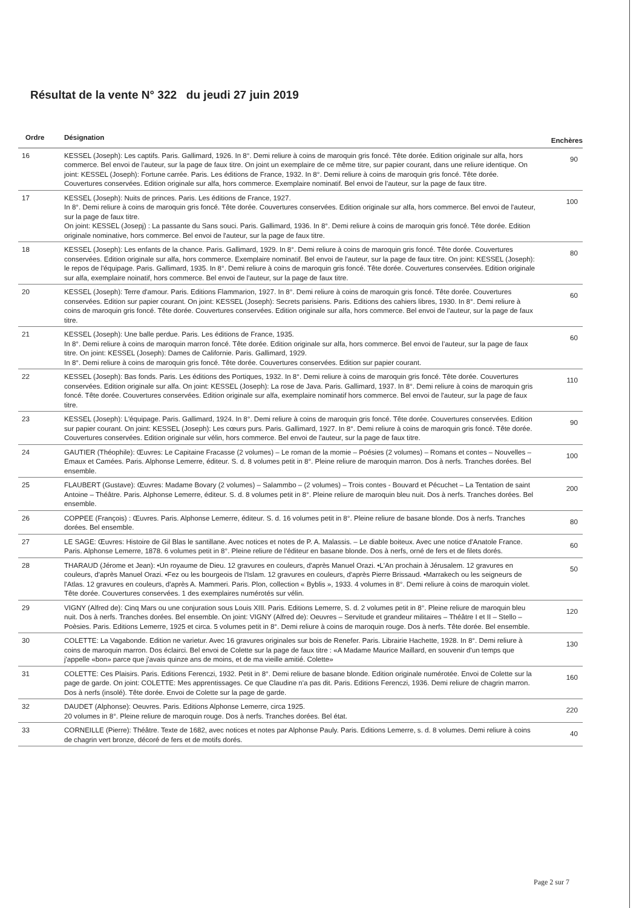Résultat de la vente N° 322 du jeudi 27 juin 2019
| Ordre | Désignation | Enchères |
| --- | --- | --- |
| 16 | KESSEL (Joseph): Les captifs. Paris. Gallimard, 1926. In 8°. Demi reliure à coins de maroquin gris foncé. Tête dorée. Edition originale sur alfa, hors commerce. Bel envoi de l'auteur, sur la page de faux titre. On joint un exemplaire de ce même titre, sur papier courant, dans une reliure identique. On joint: KESSEL (Joseph): Fortune carrée. Paris. Les éditions de France, 1932. In 8°. Demi reliure à coins de maroquin gris foncé. Tête dorée. Couvertures conservées. Edition originale sur alfa, hors commerce. Exemplaire nominatif. Bel envoi de l'auteur, sur la page de faux titre. | 90 |
| 17 | KESSEL (Joseph): Nuits de princes. Paris. Les éditions de France, 1927. In 8°. Demi reliure à coins de maroquin gris foncé. Tête dorée. Couvertures conservées. Edition originale sur alfa, hors commerce. Bel envoi de l'auteur, sur la page de faux titre. On joint: KESSEL (Josepj) : La passante du Sans souci. Paris. Gallimard, 1936. In 8°. Demi reliure à coins de maroquin gris foncé. Tête dorée. Edition originale nominative, hors commerce. Bel envoi de l'auteur, sur la page de faux titre. | 100 |
| 18 | KESSEL (Joseph): Les enfants de la chance. Paris. Gallimard, 1929. In 8°. Demi reliure à coins de maroquin gris foncé. Tête dorée. Couvertures conservées. Edition originale sur alfa, hors commerce. Exemplaire nominatif. Bel envoi de l'auteur, sur la page de faux titre. On joint: KESSEL (Joseph): le repos de l'équipage. Paris. Gallimard, 1935. In 8°. Demi reliure à coins de maroquin gris foncé. Tête dorée. Couvertures conservées. Edition originale sur alfa, exemplaire noinatif, hors commerce. Bel envoi de l'auteur, sur la page de faux titre. | 80 |
| 20 | KESSEL (Joseph): Terre d'amour. Paris. Editions Flammarion, 1927. In 8°. Demi reliure à coins de maroquin gris foncé. Tête dorée. Couvertures conservées. Edition sur papier courant. On joint: KESSEL (Joseph): Secrets parisiens. Paris. Editions des cahiers libres, 1930. In 8°. Demi reliure à coins de maroquin gris foncé. Tête dorée. Couvertures conservées. Edition originale sur alfa, hors commerce. Bel envoi de l'auteur, sur la page de faux titre. | 60 |
| 21 | KESSEL (Joseph): Une balle perdue. Paris. Les éditions de France, 1935. In 8°. Demi reliure à coins de maroquin marron foncé. Tête dorée. Edition originale sur alfa, hors commerce. Bel envoi de l'auteur, sur la page de faux titre. On joint: KESSEL (Joseph): Dames de Californie. Paris. Gallimard, 1929. In 8°. Demi reliure à coins de maroquin gris foncé. Tête dorée. Couvertures conservées. Edition sur papier courant. | 60 |
| 22 | KESSEL (Joseph): Bas fonds. Paris. Les éditions des Portiques, 1932. In 8°. Demi reliure à coins de maroquin gris foncé. Tête dorée. Couvertures conservées. Edition originale sur alfa. On joint: KESSEL (Joseph): La rose de Java. Paris. Gallimard, 1937. In 8°. Demi reliure à coins de maroquin gris foncé. Tête dorée. Couvertures conservées. Edition originale sur alfa, exemplaire nominatif hors commerce. Bel envoi de l'auteur, sur la page de faux titre. | 110 |
| 23 | KESSEL (Joseph): L'équipage. Paris. Gallimard, 1924. In 8°. Demi reliure à coins de maroquin gris foncé. Tête dorée. Couvertures conservées. Edition sur papier courant. On joint: KESSEL (Joseph): Les cœurs purs. Paris. Gallimard, 1927. In 8°. Demi reliure à coins de maroquin gris foncé. Tête dorée. Couvertures conservées. Edition originale sur vélin, hors commerce. Bel envoi de l'auteur, sur la page de faux titre. | 90 |
| 24 | GAUTIER (Théophile): Œuvres: Le Capitaine Fracasse (2 volumes) – Le roman de la momie – Poésies (2 volumes) – Romans et contes – Nouvelles – Emaux et Camées. Paris. Alphonse Lemerre, éditeur. S. d. 8 volumes petit in 8°. Pleine reliure de maroquin marron. Dos à nerfs. Tranches dorées. Bel ensemble. | 100 |
| 25 | FLAUBERT (Gustave): Œuvres: Madame Bovary (2 volumes) – Salammbo – (2 volumes) – Trois contes - Bouvard et Pécuchet – La Tentation de saint Antoine – Théâtre. Paris. Alphonse Lemerre, éditeur. S. d. 8 volumes petit in 8°. Pleine reliure de maroquin bleu nuit. Dos à nerfs. Tranches dorées. Bel ensemble. | 200 |
| 26 | COPPEE (François) : Œuvres. Paris. Alphonse Lemerre, éditeur. S. d. 16 volumes petit in 8°. Pleine reliure de basane blonde. Dos à nerfs. Tranches dorées. Bel ensemble. | 80 |
| 27 | LE SAGE: Œuvres: Histoire de Gil Blas le santillane. Avec notices et notes de P. A. Malassis. – Le diable boiteux. Avec une notice d'Anatole France. Paris. Alphonse Lemerre, 1878. 6 volumes petit in 8°. Pleine reliure de l'éditeur en basane blonde. Dos à nerfs, orné de fers et de filets dorés. | 60 |
| 28 | THARAUD (Jérome et Jean): •Un royaume de Dieu. 12 gravures en couleurs, d'après Manuel Orazi. •L'An prochain à Jérusalem. 12 gravures en couleurs, d'après Manuel Orazi. •Fez ou les bourgeois de l'Islam. 12 gravures en couleurs, d'après Pierre Brissaud. •Marrakech ou les seigneurs de l'Atlas. 12 gravures en couleurs, d'après A. Mammeri. Paris. Plon, collection « Byblis », 1933. 4 volumes in 8°. Demi reliure à coins de maroquin violet. Tête dorée. Couvertures conservées. 1 des exemplaires numérotés sur vélin. | 50 |
| 29 | VIGNY (Alfred de): Cinq Mars ou une conjuration sous Louis XIII. Paris. Editions Lemerre, S. d. 2 volumes petit in 8°. Pleine reliure de maroquin bleu nuit. Dos à nerfs. Tranches dorées. Bel ensemble. On joint: VIGNY (Alfred de): Oeuvres – Servitude et grandeur militaires – Théâtre I et II – Stello – Poèsies. Paris. Editions Lemerre, 1925 et circa. 5 volumes petit in 8°. Demi reliure à coins de maroquin rouge. Dos à nerfs. Tête dorée. Bel ensemble. | 120 |
| 30 | COLETTE: La Vagabonde. Edition ne varietur. Avec 16 gravures originales sur bois de Renefer. Paris. Librairie Hachette, 1928. In 8°. Demi reliure à coins de maroquin marron. Dos éclairci. Bel envoi de Colette sur la page de faux titre : «A Madame Maurice Maillard, en souvenir d'un temps que j'appelle «bon» parce que j'avais quinze ans de moins, et de ma vieille amitié. Colette» | 130 |
| 31 | COLETTE: Ces Plaisirs. Paris. Editions Ferenczi, 1932. Petit in 8°. Demi reliure de basane blonde. Edition originale numérotée. Envoi de Colette sur la page de garde. On joint: COLETTE: Mes apprentissages. Ce que Claudine n'a pas dit. Paris. Editions Ferenczi, 1936. Demi reliure de chagrin marron. Dos à nerfs (insolé). Tête dorée. Envoi de Colette sur la page de garde. | 160 |
| 32 | DAUDET (Alphonse): Oeuvres. Paris. Editions Alphonse Lemerre, circa 1925. 20 volumes in 8°. Pleine reliure de maroquin rouge. Dos à nerfs. Tranches dorées. Bel état. | 220 |
| 33 | CORNEILLE (Pierre): Théâtre. Texte de 1682, avec notices et notes par Alphonse Pauly. Paris. Editions Lemerre, s. d. 8 volumes. Demi reliure à coins de chagrin vert bronze, décoré de fers et de motifs dorés. | 40 |
Page 2 sur 7